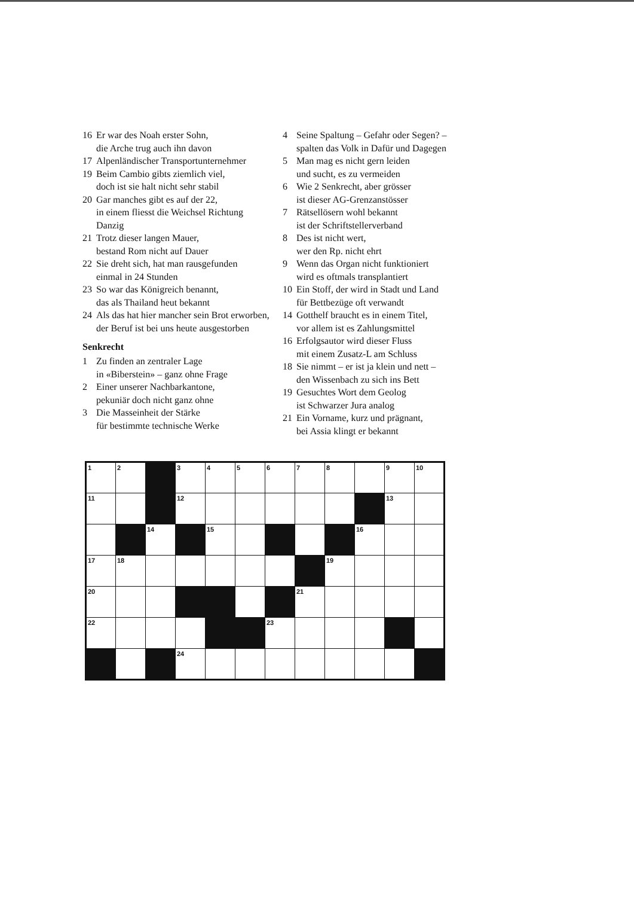16 Er war des Noah erster Sohn,
die Arche trug auch ihn davon
17 Alpenländischer Transportunternehmer
19 Beim Cambio gibts ziemlich viel,
doch ist sie halt nicht sehr stabil
20 Gar manches gibt es auf der 22,
in einem fliesst die Weichsel Richtung Danzig
21 Trotz dieser langen Mauer,
bestand Rom nicht auf Dauer
22 Sie dreht sich, hat man rausgefunden
einmal in 24 Stunden
23 So war das Königreich benannt,
das als Thailand heut bekannt
24 Als das hat hier mancher sein Brot erworben,
der Beruf ist bei uns heute ausgestorben
Senkrecht
1 Zu finden an zentraler Lage
in «Biberstein» – ganz ohne Frage
2 Einer unserer Nachbarkantone,
pekuniär doch nicht ganz ohne
3 Die Masseinheit der Stärke
für bestimmte technische Werke
4 Seine Spaltung – Gefahr oder Segen? –
spalten das Volk in Dafür und Dagegen
5 Man mag es nicht gern leiden
und sucht, es zu vermeiden
6 Wie 2 Senkrecht, aber grösser
ist dieser AG-Grenzanstösser
7 Rätsellösern wohl bekannt
ist der Schriftstellerverband
8 Des ist nicht wert,
wer den Rp. nicht ehrt
9 Wenn das Organ nicht funktioniert
wird es oftmals transplantiert
10 Ein Stoff, der wird in Stadt und Land
für Bettbezüge oft verwandt
14 Gotthelf braucht es in einem Titel,
vor allem ist es Zahlungsmittel
16 Erfolgsautor wird dieser Fluss
mit einem Zusatz-L am Schluss
18 Sie nimmt – er ist ja klein und nett –
den Wissenbach zu sich ins Bett
19 Gesuchtes Wort dem Geolog
ist Schwarzer Jura analog
21 Ein Vorname, kurz und prägnant,
bei Assia klingt er bekannt
| 1 | 2 | | 3 | 4 | 5 | 6 | 7 | 8 | | 9 | 10 |
| 11 | | | 12 | | | | | | | 13 | |
| | | 14 | | 15 | | | | | 16 | | |
| 17 | 18 | | | | | | | 19 | | | |
| 20 | | | | | | | 21 | | | | |
| 22 | | | | | | 23 | | | | | |
| | | | 24 | | | | | | | | |